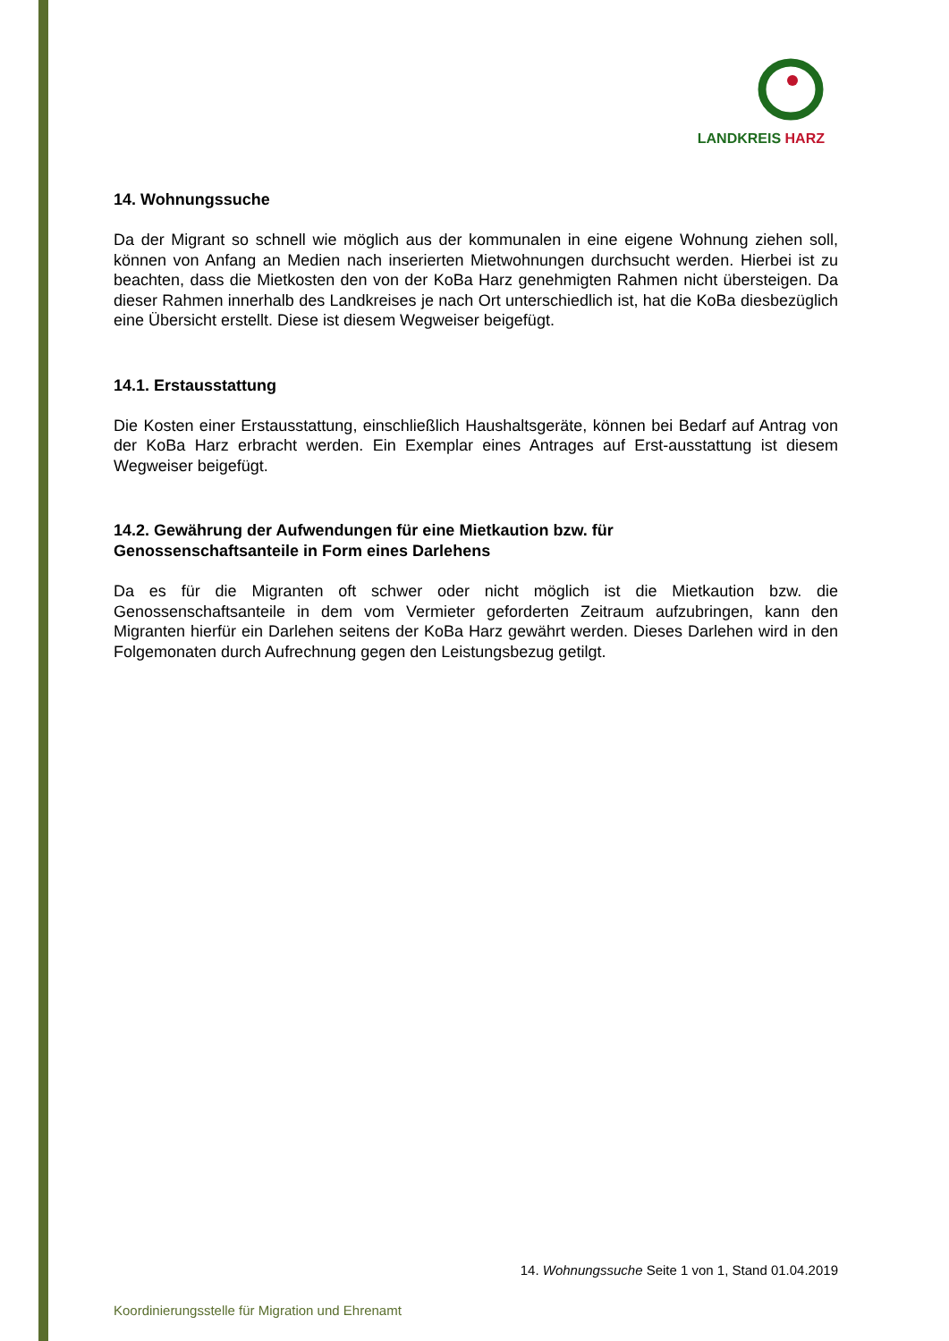LANDKREIS HARZ
14. Wohnungssuche
Da der Migrant so schnell wie möglich aus der kommunalen in eine eigene Wohnung ziehen soll, können von Anfang an Medien nach inserierten Mietwohnungen durchsucht werden. Hierbei ist zu beachten, dass die Mietkosten den von der KoBa Harz genehmigten Rahmen nicht übersteigen. Da dieser Rahmen innerhalb des Landkreises je nach Ort unterschiedlich ist, hat die KoBa diesbezüglich eine Übersicht erstellt. Diese ist diesem Wegweiser beigefügt.
14.1. Erstausstattung
Die Kosten einer Erstausstattung, einschließlich Haushaltsgeräte, können bei Bedarf auf Antrag von der KoBa Harz erbracht werden. Ein Exemplar eines Antrages auf Erst-ausstattung ist diesem Wegweiser beigefügt.
14.2. Gewährung der Aufwendungen für eine Mietkaution bzw. für
Genossenschaftsanteile in Form eines Darlehens
Da es für die Migranten oft schwer oder nicht möglich ist die Mietkaution bzw. die Genossenschaftsanteile in dem vom Vermieter geforderten Zeitraum aufzubringen, kann den Migranten hierfür ein Darlehen seitens der KoBa Harz gewährt werden. Dieses Darlehen wird in den Folgemonaten durch Aufrechnung gegen den Leistungsbezug getilgt.
14. Wohnungssuche Seite 1 von 1, Stand 01.04.2019
Koordinierungsstelle für Migration und Ehrenamt